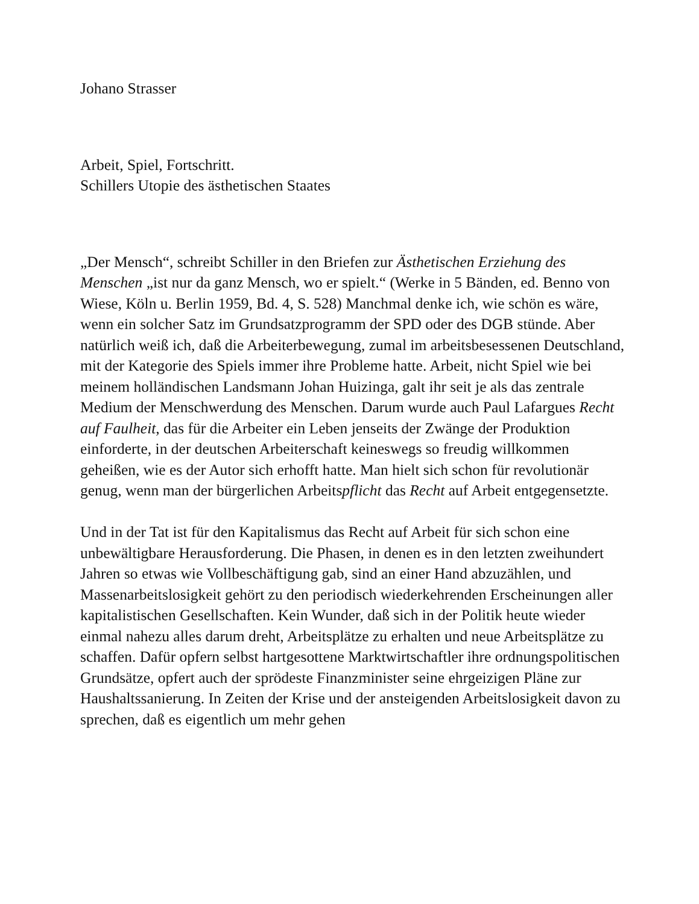Johano Strasser
Arbeit, Spiel, Fortschritt.
Schillers Utopie des ästhetischen Staates
„Der Mensch“, schreibt Schiller in den Briefen zur Ästhetischen Erziehung des Menschen „ist nur da ganz Mensch, wo er spielt.“ (Werke in 5 Bänden, ed. Benno von Wiese, Köln u. Berlin 1959, Bd. 4, S. 528) Manchmal denke ich, wie schön es wäre, wenn ein solcher Satz im Grundsatzprogramm der SPD oder des DGB stünde. Aber natürlich weiß ich, daß die Arbeiterbewegung, zumal im arbeitsbesessenen Deutschland, mit der Kategorie des Spiels immer ihre Probleme hatte. Arbeit, nicht Spiel wie bei meinem holländischen Landsmann Johan Huizinga, galt ihr seit je als das zentrale Medium der Menschwerdung des Menschen. Darum wurde auch Paul Lafargues Recht auf Faulheit, das für die Arbeiter ein Leben jenseits der Zwänge der Produktion einforderte, in der deutschen Arbeiterschaft keineswegs so freudig willkommen geheißen, wie es der Autor sich erhofft hatte. Man hielt sich schon für revolutionär genug, wenn man der bürgerlichen Arbeitspflicht das Recht auf Arbeit entgegensetzte.
Und in der Tat ist für den Kapitalismus das Recht auf Arbeit für sich schon eine unbewältigbare Herausforderung. Die Phasen, in denen es in den letzten zweihundert Jahren so etwas wie Vollbeschäftigung gab, sind an einer Hand abzuzählen, und Massenarbeitslosigkeit gehört zu den periodisch wiederkehrenden Erscheinungen aller kapitalistischen Gesellschaften. Kein Wunder, daß sich in der Politik heute wieder einmal nahezu alles darum dreht, Arbeitsplätze zu erhalten und neue Arbeitsplätze zu schaffen. Dafür opfern selbst hartgesottene Marktwirtschaftler ihre ordnungspolitischen Grundsätze, opfert auch der sprödeste Finanzminister seine ehrgeizigen Pläne zur Haushaltssanierung. In Zeiten der Krise und der ansteigenden Arbeitslosigkeit davon zu sprechen, daß es eigentlich um mehr gehen